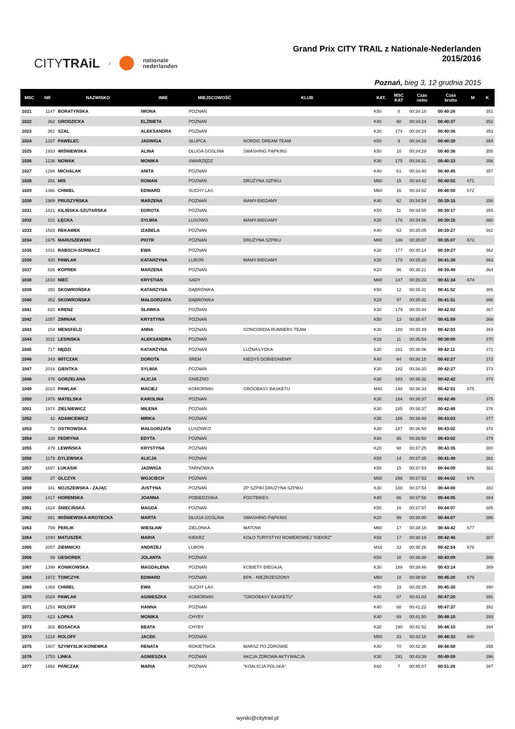CITYTRAiL z nationale
nederlanden
Grand Prix CITY TRAIL z Nationale-Nederlanden 2015/2016
Poznań, bieg 3, 12 grudnia 2015
| MSC | NR | NAZWISKO | IMIE | MIEJSCOWOŚĆ | KLUB | KAT. | MSC KAT | Czas netto | Czas brutto | M | K |
| --- | --- | --- | --- | --- | --- | --- | --- | --- | --- | --- | --- |
| 1021 | 1147 | BORATYŃSKA | IWONA | POZNAŃ | | K50 | 8 | 00:34:18 | 00:40:26 | | 351 |
| 1022 | 362 | GRODZICKA | ELŻBIETA | POZNAŃ | | K40 | 60 | 00:34:24 | 00:40:37 | | 352 |
| 1023 | 361 | SZAL | ALEKSANDRA | POZNAŃ | | K30 | 174 | 00:34:24 | 00:40:36 | | 353 |
| 1024 | 1337 | PAWELEC | JADWIGA | SŁUPCA | NORDIC DREAM TEAM | K50 | 9 | 00:34:29 | 00:40:39 | | 354 |
| 1025 | 1933 | WIŚNIEWSKA | ALINA | DŁUGA GOŚLINA | SMASHING PĄPKINS | K50 | 10 | 00:34:29 | 00:40:36 | | 355 |
| 1026 | 1236 | NOWAK | MONIKA | SWARZĘDZ | | K30 | 175 | 00:34:31 | 00:40:33 | | 356 |
| 1027 | 1294 | MICHALAK | ANITA | POZNAŃ | | K40 | 61 | 00:34:40 | 00:40:45 | | 357 |
| 1028 | 281 | MIS | ROMAN | POZNAŃ | DRUŻYNA SZPIKU | M60 | 15 | 00:34:42 | 00:40:52 | 671 | |
| 1029 | 1366 | CHMIEL | EDWARD | SUCHY LAS | | M60 | 16 | 00:34:52 | 00:40:59 | 672 | |
| 1030 | 1989 | PRUSZYŃSKA | MARZENA | POZNAŃ | MAMY-BIEGAMY | K40 | 62 | 00:34:54 | 00:39:15 | | 358 |
| 1031 | 1821 | KILIŃSKA-SZUTARSKA | DOROTA | POZNAŃ | | K50 | 11 | 00:34:55 | 00:39:17 | | 359 |
| 1032 | 101 | ŁĘCKA | SYLWIA | LUSOWO | MAMY-BIEGAMY | K30 | 176 | 00:34:56 | 00:39:15 | | 360 |
| 1033 | 1583 | REKAWEK | IZABELA | POZNAN | | K40 | 63 | 00:35:05 | 00:39:27 | | 361 |
| 1034 | 1975 | MARUSZEWSKI | PIOTR | POZNAŃ | DRUŻYNA SZPIKU | M40 | 146 | 00:35:07 | 00:35:07 | 673 | |
| 1035 | 1031 | RABSCH-SURMACZ | EWA | POZNAŃ | | K30 | 177 | 00:35:14 | 00:39:27 | | 362 |
| 1036 | 420 | PAWLAK | KATARZYNA | LUBOŃ | MAMY-BIEGAMY | K30 | 178 | 00:35:20 | 00:41:38 | | 363 |
| 1037 | 826 | KOPREK | MARZENA | POZNAŃ | | K20 | 96 | 00:35:21 | 00:39:49 | | 364 |
| 1038 | 1810 | NIEĆ | KRYSTIAN | SADY | | M40 | 147 | 00:35:23 | 00:41:34 | 674 | |
| 1039 | 350 | SKOWROŃSKA | KATARZYNA | DĄBRÓWKA | | K50 | 12 | 00:35:31 | 00:41:52 | | 365 |
| 1040 | 352 | SKOWROŃSKA | MAŁGORZATA | DĄBRÓWKA | | K20 | 97 | 00:35:32 | 00:41:51 | | 366 |
| 1041 | 820 | KRENZ | SŁAWKA | POZNAŃ | | K30 | 179 | 00:35:44 | 00:42:02 | | 367 |
| 1042 | 1057 | ZIMNIAK | KRYSTYNA | POZNAŃ | | K50 | 13 | 00:35:47 | 00:41:59 | | 368 |
| 1043 | 154 | MENSFELD | ANNA | POZNAŃ | CONCORDIA RUNNERS TEAM | K30 | 180 | 00:35:49 | 00:42:03 | | 369 |
| 1044 | 2011 | LESINSKA | ALEKSANDRA | POZNAŃ | | K16 | 11 | 00:35:54 | 00:38:00 | | 370 |
| 1045 | 717 | NĘDZI | KATARZYNA | POZNAŃ | LUŹNA ŁYDKA | K30 | 181 | 00:36:06 | 00:42:11 | | 371 |
| 1046 | 343 | WITCZAK | DOROTA | ŚREM | KIEDYŚ DOBIEGNIEMY | K40 | 64 | 00:36:15 | 00:42:27 | | 372 |
| 1047 | 2016 | GIENTKA | SYLWIA | POZNAŃ | | K30 | 182 | 00:36:20 | 00:42:27 | | 373 |
| 1048 | 476 | GORZELANA | ALICJA | GNIEZNO | | K30 | 183 | 00:36:32 | 00:42:42 | | 374 |
| 1049 | 2010 | PAWLAK | MACIEJ | KOMORNIKI | GROOBASY BASKETU | M40 | 148 | 00:36:33 | 00:42:51 | 675 | |
| 1050 | 1976 | MATELSKA | KAROLINA | POZNAŃ | | K30 | 184 | 00:36:37 | 00:42:48 | | 375 |
| 1051 | 1974 | ZIELNIEWICZ | MILENA | POZNAŃ | | K30 | 185 | 00:36:37 | 00:42:48 | | 376 |
| 1052 | 42 | ADAMCEWICZ | MIRKA | POZNAŃ | | K30 | 186 | 00:36:49 | 00:43:03 | | 377 |
| 1053 | 73 | OSTROWSKA | MAŁGORZATA | LUSÓWKO | | K30 | 187 | 00:36:50 | 00:43:02 | | 378 |
| 1054 | 338 | FEDRYNA | EDYTA | POZNAŃ | | K40 | 65 | 00:36:50 | 00:43:02 | | 379 |
| 1055 | 479 | LEWIŃSKA | KRYSTYNA | POZNAŃ | | K20 | 98 | 00:37:25 | 00:43:35 | | 380 |
| 1056 | 1179 | DYLEWSKA | ALICJA | POZNAŃ | | K50 | 14 | 00:37:35 | 00:41:49 | | 381 |
| 1057 | 1697 | ŁUKASIK | JADWIGA | TARNÓWKA | | K50 | 15 | 00:37:53 | 00:44:09 | | 382 |
| 1058 | 37 | OLCZYK | WOJCIECH | POZNAŃ | | M30 | 298 | 00:37:53 | 00:44:02 | 676 | |
| 1059 | 341 | NOJSZEWSKA - ZAJĄC | JUSTYNA | POZNAŃ | ZP SZPIKI DRUŻYNA SZPIKU | K30 | 188 | 00:37:54 | 00:44:00 | | 383 |
| 1060 | 1417 | HOREMSKA | JOANNA | POBIEDZISKA | FOGTBIKES | K40 | 66 | 00:37:56 | 00:44:05 | | 384 |
| 1061 | 1824 | ŚNIECIŃSKA | MAGDA | POZNAŃ | | K50 | 16 | 00:37:57 | 00:44:07 | | 385 |
| 1062 | 891 | WIŚNIEWSKA-KROTECKA | MARTA | DŁUGA GOŚLINA | SMASHING PĄPKINS | K20 | 99 | 00:38:00 | 00:44:07 | | 386 |
| 1063 | 799 | PERLIK | WIESŁAW | ZIELONKA | MATOWI | M60 | 17 | 00:38:18 | 00:44:42 | 677 | |
| 1064 | 1040 | MATUSZEK | MARIA | KIEKRZ | KOŁO TURYSTYKI ROWEROWEJ "KIEKRZ" | K50 | 17 | 00:38:19 | 00:42:46 | | 387 |
| 1065 | 2057 | ZIEMNICKI | ANDRZEJ | LUBOŃ | | M16 | 33 | 00:38:26 | 00:42:54 | 678 | |
| 1066 | 59 | GESIOREK | JOLANTA | POZNAŃ | | K50 | 18 | 00:38:38 | 00:43:09 | | 388 |
| 1067 | 1399 | KONIKOWSKA | MAGDALENA | POZNAŃ | KOBIETY BIEGAJĄ | K30 | 189 | 00:38:46 | 00:43:14 | | 389 |
| 1068 | 1972 | TOMCZYK | EDWARD | POZNAŃ | BPK - NIEZRZESZONY | M60 | 18 | 00:38:58 | 00:45:20 | 679 | |
| 1069 | 1368 | CHMIEL | EWA | SUCHY LAS | | K50 | 19 | 00:39:25 | 00:45:30 | | 390 |
| 1070 | 2024 | PAWLAK | AGNIESZKA | KOMORNIKI | "GROOBASY BASKETU" | K40 | 67 | 00:41:03 | 00:47:20 | | 391 |
| 1071 | 1253 | ROLOFF | HANNA | POZNAŃ | | K40 | 68 | 00:41:22 | 00:47:37 | | 392 |
| 1072 | 623 | ŁOPKA | MONIKA | CHYBY | | K40 | 69 | 00:41:50 | 00:48:10 | | 393 |
| 1073 | 302 | BOSACKA | BEATA | CHYBY | | K30 | 190 | 00:41:52 | 00:48:10 | | 394 |
| 1074 | 1218 | ROLOFF | JACEK | POZNAŃ | | M50 | 33 | 00:42:16 | 00:48:33 | 680 | |
| 1075 | 1407 | SZYMYSLIK-KONEWKA | RENATA | ROKIETNICA | MARSZ PO ZDROWIE | K40 | 70 | 00:42:38 | 00:48:58 | | 395 |
| 1076 | 1753 | LINKA | AGNIESZKA | POZNAŃ | AKCJA ZDROWA AKTYWACJA | K30 | 191 | 00:43:39 | 00:49:59 | | 396 |
| 1077 | 1992 | PAŃCZAK | MARIA | POZNAŃ | "KOALICJA POLSKA" | K60 | 7 | 00:45:07 | 00:51:26 | | 397 |
wyniki@citytrail.pl